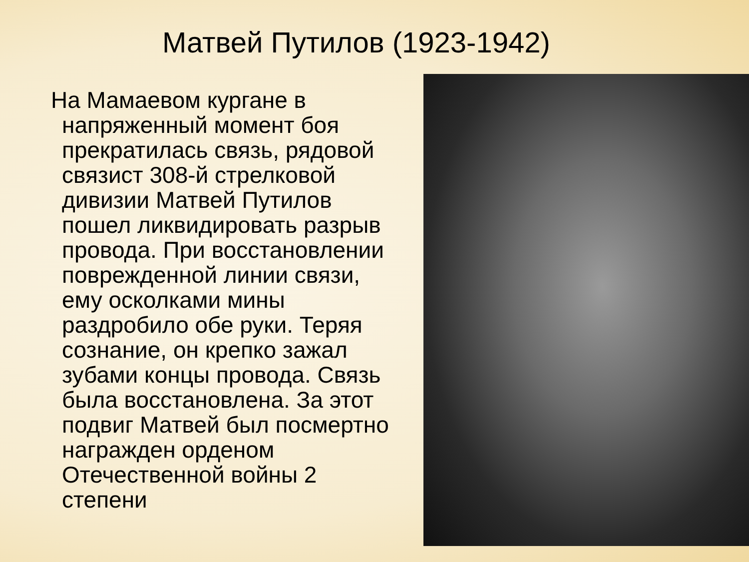Матвей Путилов (1923-1942)
На Мамаевом кургане в напряженный момент боя прекратилась связь, рядовой связист 308-й стрелковой дивизии Матвей Путилов пошел ликвидировать разрыв провода. При восстановлении поврежденной линии связи, ему осколками мины раздробило обе руки. Теряя сознание, он крепко зажал зубами концы провода. Связь была восстановлена. За этот подвиг Матвей был посмертно награжден орденом Отечественной войны 2 степени